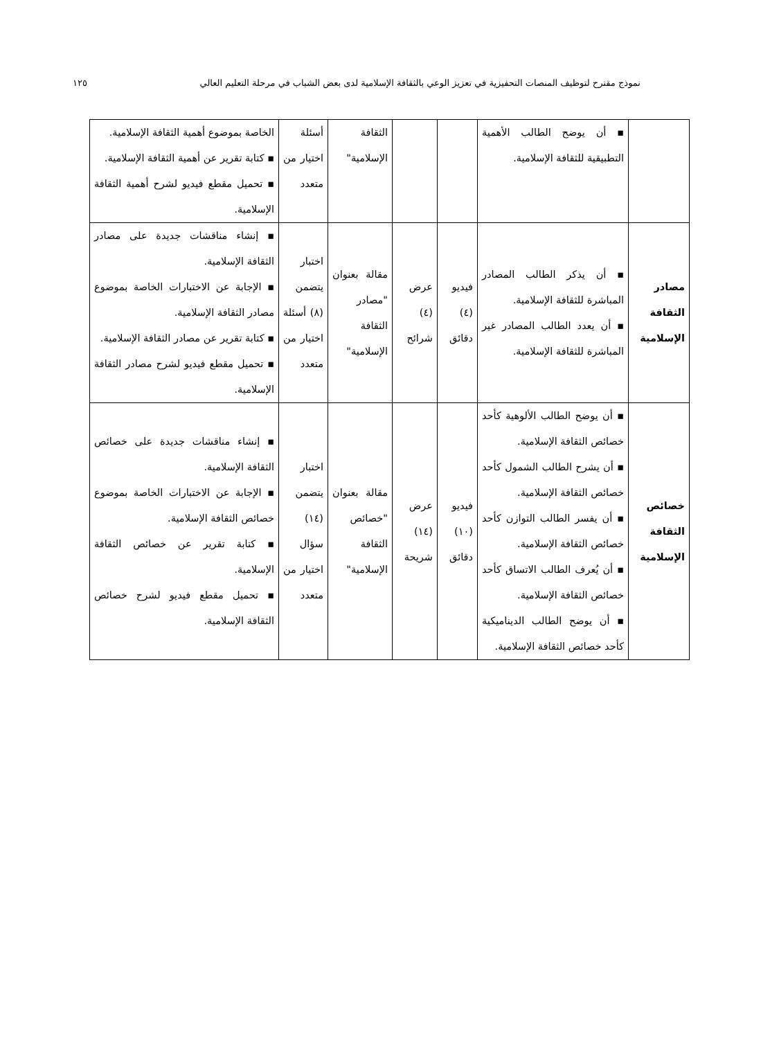نموذج مقترح لتوظيف المنصات التحفيزية في تعزيز الوعي بالثقافة الإسلامية لدى بعض الشباب في مرحلة التعليم العالي ١٢٥
| | ▪ أن يوضح الطالب الأهمية التطبيقية للثقافة الإسلامية. | | | الثقافة الإسلامية" | أسئلة اختيار من متعدد | الخاصة بموضوع أهمية الثقافة الإسلامية. ▪ كتابة تقرير عن أهمية الثقافة الإسلامية. ▪ تحميل مقطع فيديو لشرح أهمية الثقافة الإسلامية. |
| مصادر الثقافة الإسلامية | ▪ أن يذكر الطالب المصادر المباشرة للثقافة الإسلامية. ▪ أن يعدد الطالب المصادر غير المباشرة للثقافة الإسلامية. | فيديو (٤) دقائق | عرض (٤) شرائح | مقالة بعنوان "مصادر الثقافة الإسلامية" | اختبار يتضمن (٨) أسئلة اختيار من متعدد | ▪ إنشاء مناقشات جديدة على مصادر الثقافة الإسلامية. ▪ الإجابة عن الاختبارات الخاصة بموضوع مصادر الثقافة الإسلامية. ▪ كتابة تقرير عن مصادر الثقافة الإسلامية. ▪ تحميل مقطع فيديو لشرح مصادر الثقافة الإسلامية. |
| خصائص الثقافة الإسلامية | ▪ أن يوضح الطالب الألوهية كأحد خصائص الثقافة الإسلامية. ▪ أن يشرح الطالب الشمول كأحد خصائص الثقافة الإسلامية. ▪ أن يفسر الطالب التوازن كأحد خصائص الثقافة الإسلامية. ▪ أن يُعرف الطالب الاتساق كأحد خصائص الثقافة الإسلامية. ▪ أن يوضح الطالب الديناميكية كأحد خصائص الثقافة الإسلامية. | فيديو (١٠) دقائق | عرض (١٤) شريحة | مقالة بعنوان "خصائص الثقافة الإسلامية" | اختبار يتضمن (١٤) سؤال اختيار من متعدد | ▪ إنشاء مناقشات جديدة على خصائص الثقافة الإسلامية. ▪ الإجابة عن الاختبارات الخاصة بموضوع خصائص الثقافة الإسلامية. ▪ كتابة تقرير عن خصائص الثقافة الإسلامية. ▪ تحميل مقطع فيديو لشرح خصائص الثقافة الإسلامية. |